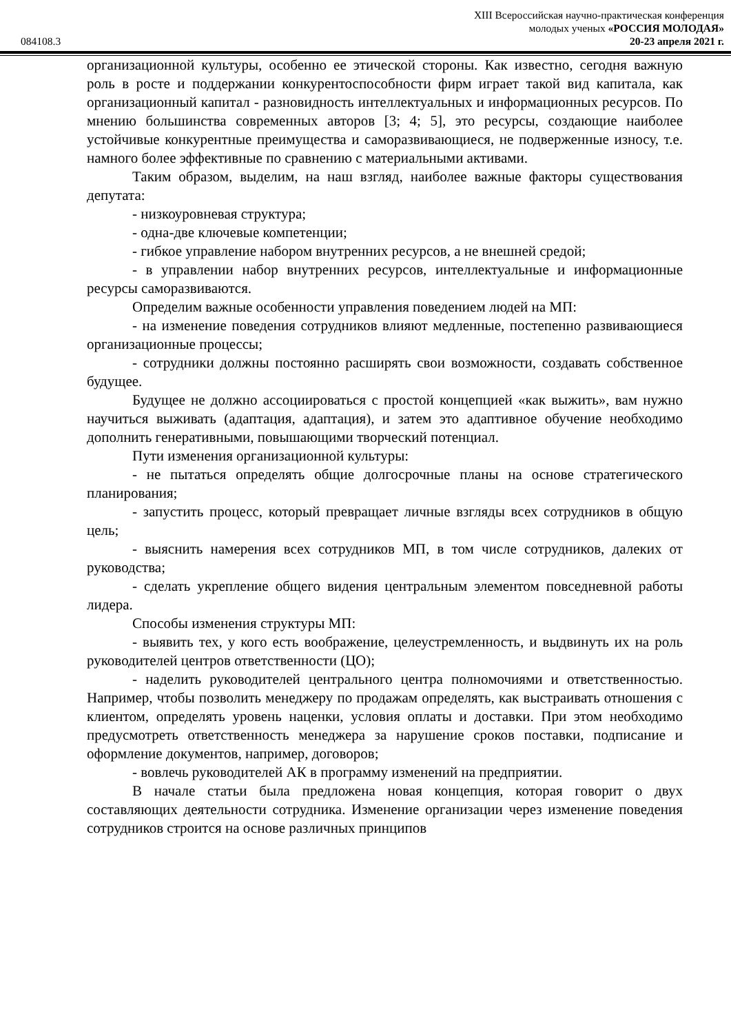084108.3
XIII Всероссийская научно-практическая конференция
молодых ученых «РОССИЯ МОЛОДАЯ»
20-23 апреля 2021 г.
организационной культуры, особенно ее этической стороны. Как известно, сегодня важную роль в росте и поддержании конкурентоспособности фирм играет такой вид капитала, как организационный капитал - разновидность интеллектуальных и информационных ресурсов. По мнению большинства современных авторов [3; 4; 5], это ресурсы, создающие наиболее устойчивые конкурентные преимущества и саморазвивающиеся, не подверженные износу, т.е. намного более эффективные по сравнению с материальными активами.
Таким образом, выделим, на наш взгляд, наиболее важные факторы существования депутата:
- низкоуровневая структура;
- одна-две ключевые компетенции;
- гибкое управление набором внутренних ресурсов, а не внешней средой;
- в управлении набор внутренних ресурсов, интеллектуальные и информационные ресурсы саморазвиваются.
Определим важные особенности управления поведением людей на МП:
- на изменение поведения сотрудников влияют медленные, постепенно развивающиеся организационные процессы;
- сотрудники должны постоянно расширять свои возможности, создавать собственное будущее.
Будущее не должно ассоциироваться с простой концепцией «как выжить», вам нужно научиться выживать (адаптация, адаптация), и затем это адаптивное обучение необходимо дополнить генеративными, повышающими творческий потенциал.
Пути изменения организационной культуры:
- не пытаться определять общие долгосрочные планы на основе стратегического планирования;
- запустить процесс, который превращает личные взгляды всех сотрудников в общую цель;
- выяснить намерения всех сотрудников МП, в том числе сотрудников, далеких от руководства;
- сделать укрепление общего видения центральным элементом повседневной работы лидера.
Способы изменения структуры МП:
- выявить тех, у кого есть воображение, целеустремленность, и выдвинуть их на роль руководителей центров ответственности (ЦО);
- наделить руководителей центрального центра полномочиями и ответственностью. Например, чтобы позволить менеджеру по продажам определять, как выстраивать отношения с клиентом, определять уровень наценки, условия оплаты и доставки. При этом необходимо предусмотреть ответственность менеджера за нарушение сроков поставки, подписание и оформление документов, например, договоров;
- вовлечь руководителей АК в программу изменений на предприятии.
В начале статьи была предложена новая концепция, которая говорит о двух составляющих деятельности сотрудника. Изменение организации через изменение поведения сотрудников строится на основе различных принципов